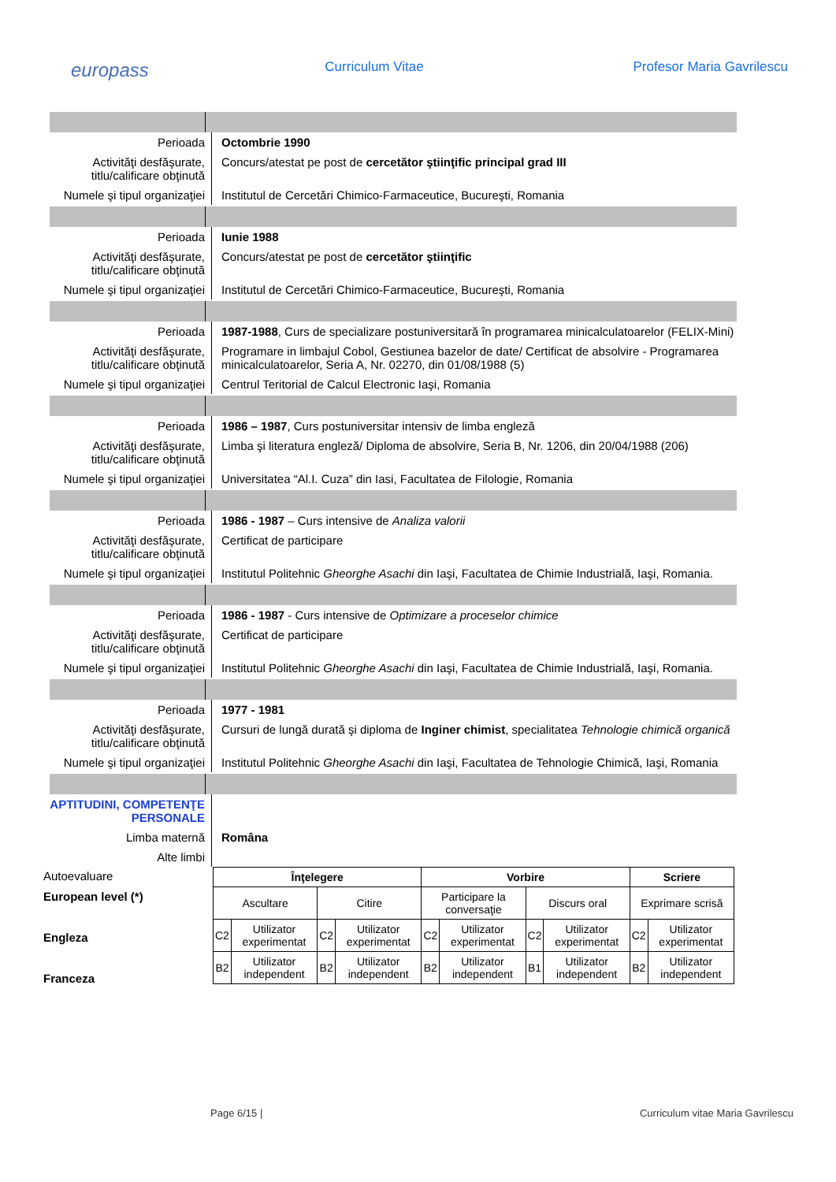europass
Curriculum Vitae Profesor Maria Gavrilescu
Perioada Octombrie 1990
Activităţi desfăşurate, titlu/calificare obţinută
Concurs/atestat pe post de cercetător ştiinţific principal grad III
Numele şi tipul organizaţiei
Institutul de Cercetări Chimico-Farmaceutice, Bucureşti, Romania
Perioada Iunie 1988
Activităţi desfăşurate, titlu/calificare obţinută
Concurs/atestat pe post de cercetător ştiinţific
Numele şi tipul organizaţiei
Institutul de Cercetări Chimico-Farmaceutice, Bucureşti, Romania
Perioada 1987-1988, Curs de specializare postuniversitară în programarea minicalculatoarelor (FELIX-Mini)
Activităţi desfăşurate, titlu/calificare obţinută
Programare in limbajul Cobol, Gestiunea bazelor de date/ Certificat de absolvire - Programarea minicalculatoarelor, Seria A, Nr. 02270, din 01/08/1988 (5)
Numele şi tipul organizaţiei
Centrul Teritorial de Calcul Electronic Iaşi, Romania
Perioada 1986 – 1987, Curs postuniversitar intensiv de limba engleză
Activităţi desfăşurate, titlu/calificare obţinută
Limba şi literatura engleză/ Diploma de absolvire, Seria B, Nr. 1206, din 20/04/1988 (206)
Numele şi tipul organizaţiei
Universitatea “Al.I. Cuza” din Iasi, Facultatea de Filologie, Romania
Perioada 1986 - 1987 – Curs intensive de Analiza valorii
Activităţi desfăşurate, titlu/calificare obţinută
Certificat de participare
Numele şi tipul organizaţiei
Institutul Politehnic Gheorghe Asachi din Iaşi, Facultatea de Chimie Industrială, Iaşi, Romania.
Perioada 1986 - 1987 - Curs intensive de Optimizare a proceselor chimice
Activităţi desfăşurate, titlu/calificare obţinută
Certificat de participare
Numele şi tipul organizaţiei
Institutul Politehnic Gheorghe Asachi din Iaşi, Facultatea de Chimie Industrială, Iaşi, Romania.
Perioada 1977 - 1981
Activităţi desfăşurate, titlu/calificare obţinută
Cursuri de lungă durată şi diploma de Inginer chimist, specialitatea Tehnologie chimică organică
Numele şi tipul organizaţiei
Institutul Politehnic Gheorghe Asachi din Iaşi, Facultatea de Tehnologie Chimică, Iaşi, Romania
APTITUDINI, COMPETENŢE PERSONALE
Limba maternă Româna
Alte limbi
| Înţelegere | | | | Vorbire | | | | Scriere | |
| --- | --- | --- | --- | --- | --- | --- | --- | --- | --- |
| Ascultare | | Citire | | Participare la conversaţie | | Discurs oral | | Exprimare scrisă | |
| C2 | Utilizator experimentat | C2 | Utilizator experimentat | C2 | Utilizator experimentat | C2 | Utilizator experimentat | C2 | Utilizator experimentat |
| B2 | Utilizator independent | B2 | Utilizator independent | B2 | Utilizator independent | B1 | Utilizator independent | B2 | Utilizator independent |
Autoevaluare
European level (*)
Engleza
Franceza
Page 6/15 | Curriculum vitae Maria Gavrilescu